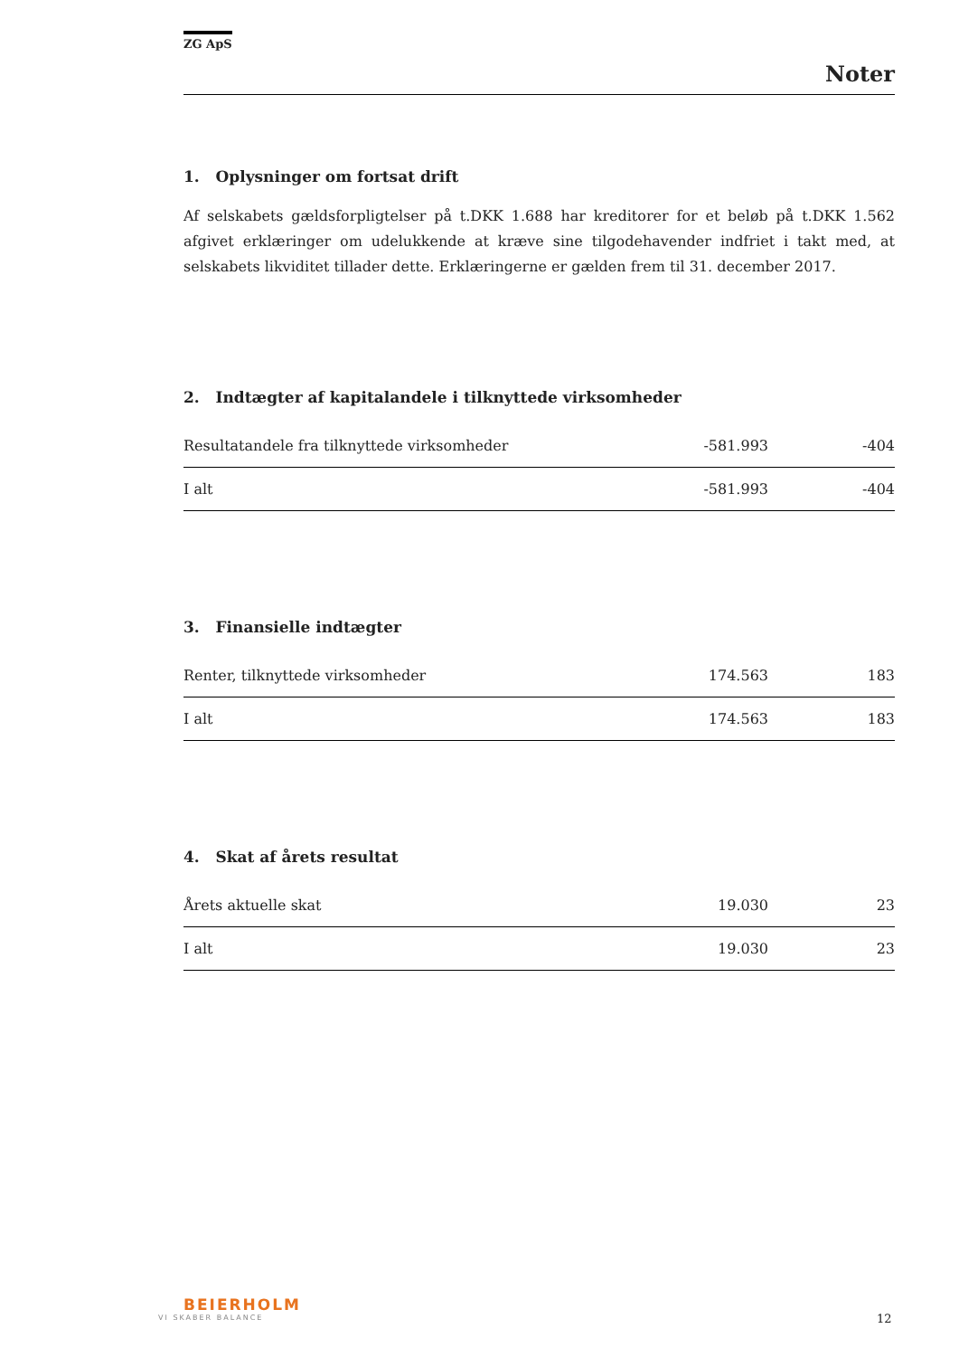ZG ApS
Noter
1. Oplysninger om fortsat drift
Af selskabets gældsforpligtelser på t.DKK 1.688 har kreditorer for et beløb på t.DKK 1.562 afgivet erklæringer om udelukkende at kræve sine tilgodehavender indfriet i takt med, at selskabets likviditet tillader dette. Erklæringerne er gælden frem til 31. december 2017.
2. Indtægter af kapitalandele i tilknyttede virksomheder
| Resultatandele fra tilknyttede virksomheder | -581.993 | -404 |
| I alt | -581.993 | -404 |
3. Finansielle indtægter
| Renter, tilknyttede virksomheder | 174.563 | 183 |
| I alt | 174.563 | 183 |
4. Skat af årets resultat
| Årets aktuelle skat | 19.030 | 23 |
| I alt | 19.030 | 23 |
BEIERHOLM
VI SKABER BALANCE
12